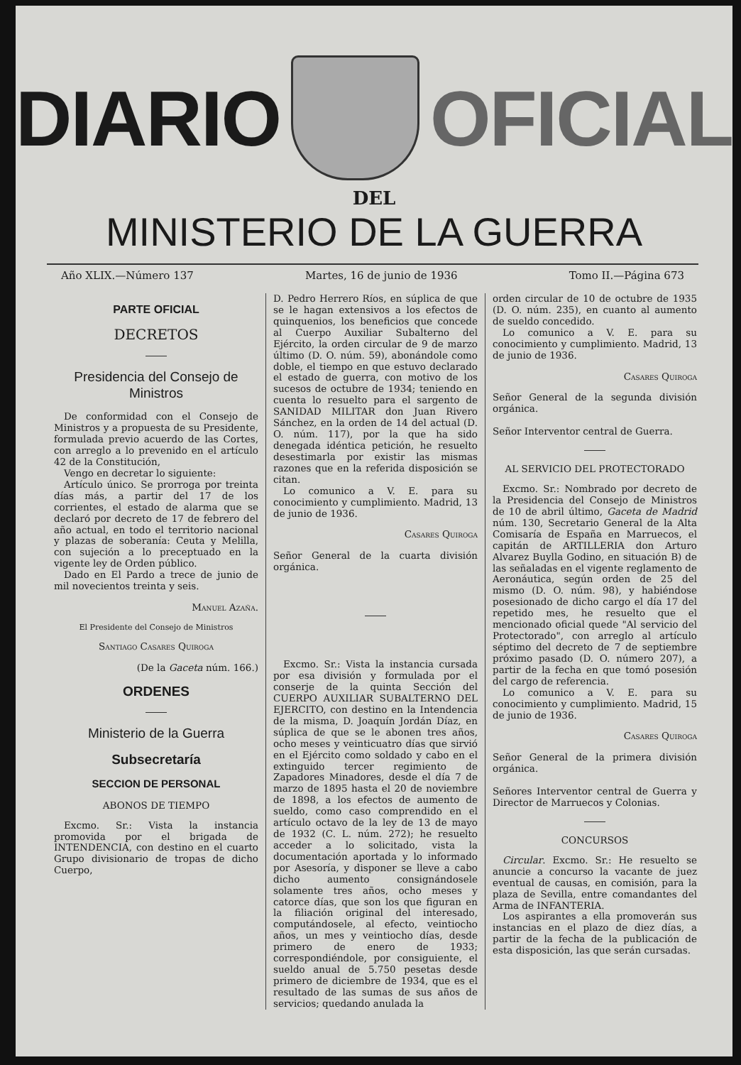DIARIO OFICIAL
DEL
MINISTERIO DE LA GUERRA
Año XLIX.—Número 137 Martes, 16 de junio de 1936 Tomo II.—Página 673
PARTE OFICIAL
DECRETOS
Presidencia del Consejo de Ministros
De conformidad con el Consejo de Ministros y a propuesta de su Presidente, formulada previo acuerdo de las Cortes, con arreglo a lo prevenido en el artículo 42 de la Constitución,
Vengo en decretar lo siguiente:
Artículo único. Se prorroga por treinta días más, a partir del 17 de los corrientes, el estado de alarma que se declaró por decreto de 17 de febrero del año actual, en todo el territorio nacional y plazas de soberanía: Ceuta y Melilla, con sujeción a lo preceptuado en la vigente ley de Orden público.
Dado en El Pardo a trece de junio de mil novecientos treinta y seis.
Manuel Azaña.
El Presidente del Consejo de Ministros
Santiago Casares Quiroga
(De la Gaceta núm. 166.)
ORDENES
Ministerio de la Guerra
Subsecretaría
SECCION DE PERSONAL
ABONOS DE TIEMPO
Excmo. Sr.: Vista la instancia promovida por el brigada de INTENDENCIA, con destino en el cuarto Grupo divisionario de tropas de dicho Cuerpo,
D. Pedro Herrero Ríos, en súplica de que se le hagan extensivos a los efectos de quinquenios, los beneficios que concede al Cuerpo Auxiliar Subalterno del Ejército, la orden circular de 9 de marzo último (D. O. núm. 59), abonándole como doble, el tiempo en que estuvo declarado el estado de guerra, con motivo de los sucesos de octubre de 1934; teniendo en cuenta lo resuelto para el sargento de SANIDAD MILITAR don Juan Rivero Sánchez, en la orden de 14 del actual (D. O. núm. 117), por la que ha sido denegada idéntica petición, he resuelto desestimarla por existir las mismas razones que en la referida disposición se citan.
Lo comunico a V. E. para su conocimiento y cumplimiento. Madrid, 13 de junio de 1936.
Casares Quiroga
Señor General de la cuarta división orgánica.
Excmo. Sr.: Vista la instancia cursada por esa división y formulada por el conserje de la quinta Sección del CUERPO AUXILIAR SUBALTERNO DEL EJERCITO, con destino en la Intendencia de la misma, D. Joaquín Jordán Díaz, en súplica de que se le abonen tres años, ocho meses y veinticuatro días que sirvió en el Ejército como soldado y cabo en el extinguido tercer regimiento de Zapadores Minadores, desde el día 7 de marzo de 1895 hasta el 20 de noviembre de 1898, a los efectos de aumento de sueldo, como caso comprendido en el artículo octavo de la ley de 13 de mayo de 1932 (C. L. núm. 272); he resuelto acceder a lo solicitado, vista la documentación aportada y lo informado por Asesoría, y disponer se lleve a cabo dicho aumento consignándosele solamente tres años, ocho meses y catorce días, que son los que figuran en la filiación original del interesado, computándosele, al efecto, veintiocho años, un mes y veintiocho días, desde primero de enero de 1933; correspondiéndole, por consiguiente, el sueldo anual de 5.750 pesetas desde primero de diciembre de 1934, que es el resultado de las sumas de sus años de servicios; quedando anulada la
orden circular de 10 de octubre de 1935 (D. O. núm. 235), en cuanto al aumento de sueldo concedido.
Lo comunico a V. E. para su conocimiento y cumplimiento. Madrid, 13 de junio de 1936.
Casares Quiroga
Señor General de la segunda división orgánica.
Señor Interventor central de Guerra.
AL SERVICIO DEL PROTECTORADO
Excmo. Sr.: Nombrado por decreto de la Presidencia del Consejo de Ministros de 10 de abril último, Gaceta de Madrid núm. 130, Secretario General de la Alta Comisaría de España en Marruecos, el capitán de ARTILLERIA don Arturo Alvarez Buylla Godino, en situación B) de las señaladas en el vigente reglamento de Aeronáutica, según orden de 25 del mismo (D. O. núm. 98), y habiéndose posesionado de dicho cargo el día 17 del repetido mes, he resuelto que el mencionado oficial quede "Al servicio del Protectorado", con arreglo al artículo séptimo del decreto de 7 de septiembre próximo pasado (D. O. número 207), a partir de la fecha en que tomó posesión del cargo de referencia.
Lo comunico a V. E. para su conocimiento y cumplimiento. Madrid, 15 de junio de 1936.
Casares Quiroga
Señor General de la primera división orgánica.
Señores Interventor central de Guerra y Director de Marruecos y Colonias.
CONCURSOS
Circular. Excmo. Sr.: He resuelto se anuncie a concurso la vacante de juez eventual de causas, en comisión, para la plaza de Sevilla, entre comandantes del Arma de INFANTERIA.
Los aspirantes a ella promoverán sus instancias en el plazo de diez días, a partir de la fecha de la publicación de esta disposición, las que serán cursadas.